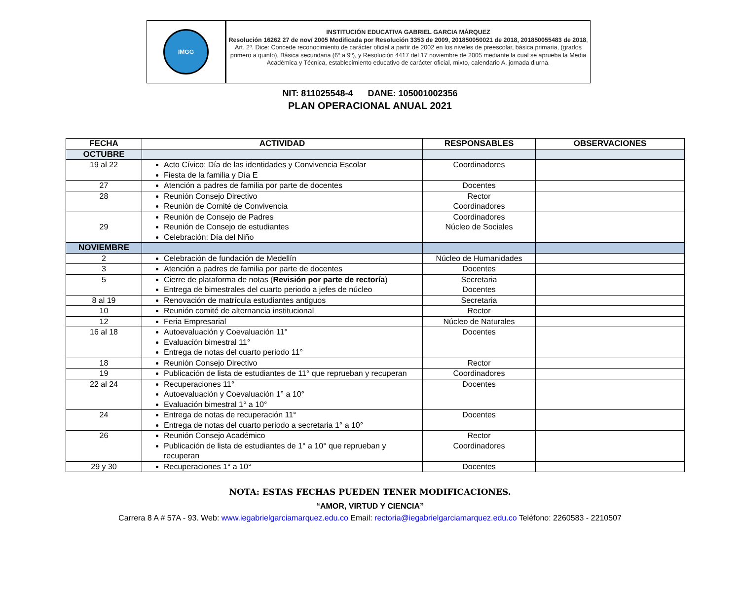IMGG
INSTITUCIÓN EDUCATIVA GABRIEL GARCIA MÁRQUEZ
Resolución 16262 27 de nov/ 2005 Modificada por Resolución 3353 de 2009, 201850050021 de 2018, 201850055483 de 2018, Art. 2º. Dice: Concede reconocimiento de carácter oficial a partir de 2002 en los niveles de preescolar, básica primaria, (grados primero a quinto), Básica secundaria (6º a 9º), y Resolución 4417 del 17 noviembre de 2005 mediante la cual se aprueba la Media Académica y Técnica, establecimiento educativo de carácter oficial, mixto, calendario A, jornada diurna.
NIT: 811025548-4 DANE: 105001002356
PLAN OPERACIONAL ANUAL 2021
| FECHA | ACTIVIDAD | RESPONSABLES | OBSERVACIONES |
| --- | --- | --- | --- |
| OCTUBRE | | | |
| 19 al 22 | Acto Cívico: Día de las identidades y Convivencia Escolar Fiesta de la familia y Día E | Coordinadores | |
| 27 | Atención a padres de familia por parte de docentes | Docentes | |
| 28 | Reunión Consejo Directivo Reunión de Comité de Convivencia | Rector Coordinadores | |
| 29 | Reunión de Consejo de Padres Reunión de Consejo de estudiantes Celebración: Día del Niño | Coordinadores Núcleo de Sociales | |
| NOVIEMBRE | | | |
| 2 | Celebración de fundación de Medellín | Núcleo de Humanidades | |
| 3 | Atención a padres de familia por parte de docentes | Docentes | |
| 5 | Cierre de plataforma de notas ( Revisión por parte de rectoría ) Entrega de bimestrales del cuarto periodo a jefes de núcleo | Secretaria Docentes | |
| 8 al 19 | Renovación de matrícula estudiantes antiguos | Secretaria | |
| 10 | Reunión comité de alternancia institucional | Rector | |
| 12 | Feria Empresarial | Núcleo de Naturales | |
| 16 al 18 | Autoevaluación y Coevaluación 11° Evaluación bimestral 11° Entrega de notas del cuarto periodo 11° | Docentes | |
| 18 | Reunión Consejo Directivo | Rector | |
| 19 | Publicación de lista de estudiantes de 11° que reprueban y recuperan | Coordinadores | |
| 22 al 24 | Recuperaciones 11° Autoevaluación y Coevaluación 1° a 10° Evaluación bimestral 1° a 10° | Docentes | |
| 24 | Entrega de notas de recuperación 11° Entrega de notas del cuarto periodo a secretaria 1° a 10° | Docentes | |
| 26 | Reunión Consejo Académico Publicación de lista de estudiantes de 1° a 10° que reprueban y recuperan | Rector Coordinadores | |
| 29 y 30 | Recuperaciones 1° a 10° | Docentes | |
NOTA: ESTAS FECHAS PUEDEN TENER MODIFICACIONES.
“AMOR, VIRTUD Y CIENCIA”
Carrera 8 A # 57A - 93. Web: www.iegabrielgarciamarquez.edu.co Email: rectoria@iegabrielgarciamarquez.edu.co Teléfono: 2260583 - 2210507